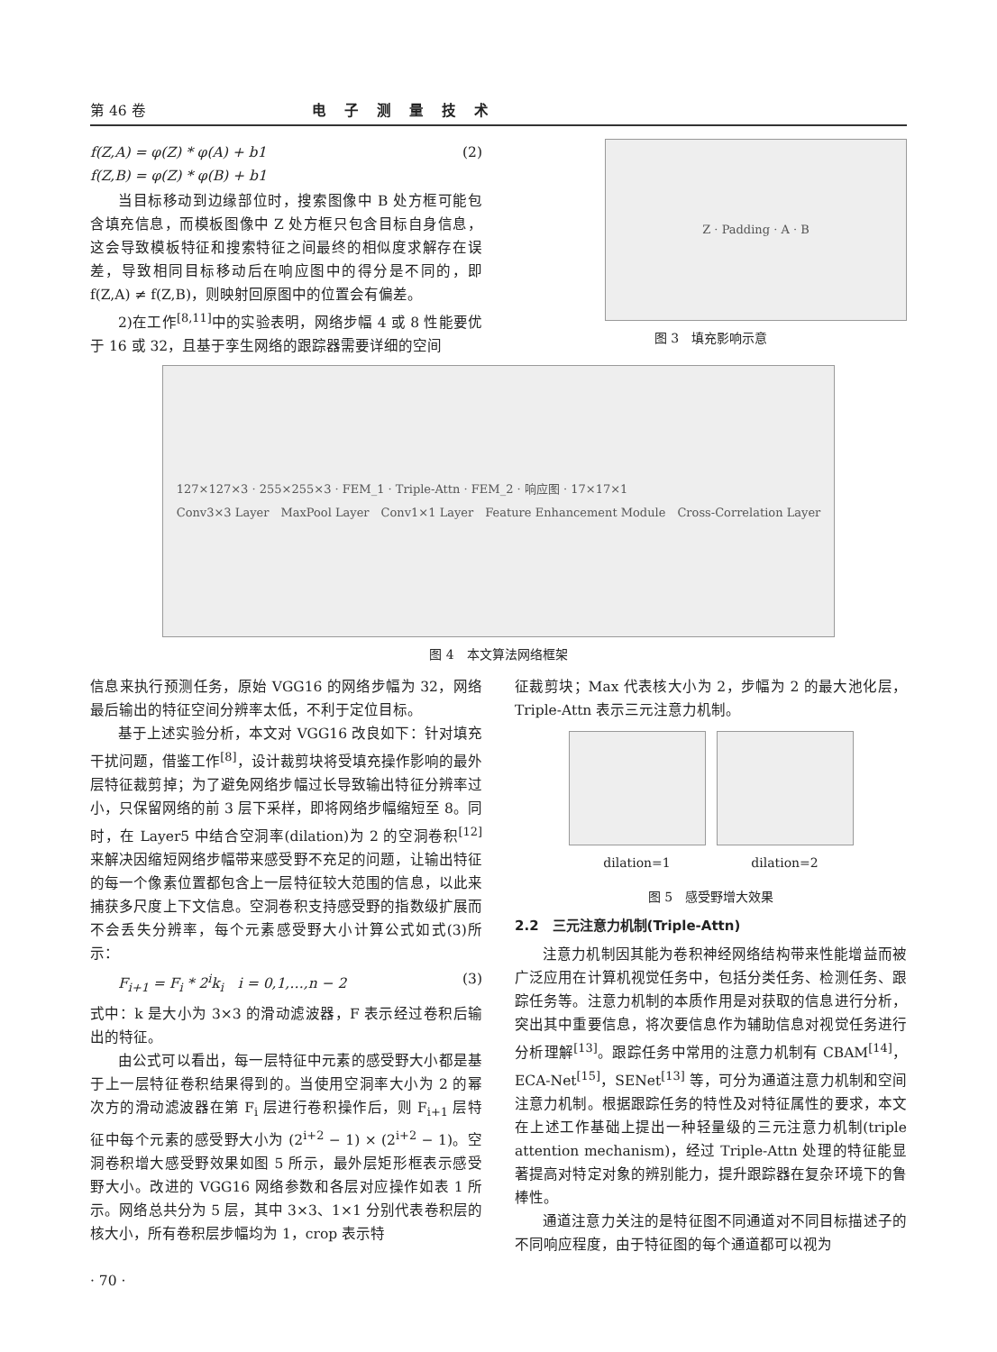第 46 卷 电子测量技术
f(Z,A) = φ(Z) * φ(A) + b1
f(Z,B) = φ(Z) * φ(B) + b1 (2)
当目标移动到边缘部位时，搜索图像中 B 处方框可能包含填充信息，而模板图像中 Z 处方框只包含目标自身信息，这会导致模板特征和搜索特征之间最终的相似度求解存在误差，导致相同目标移动后在响应图中的得分是不同的，即 f(Z,A) ≠ f(Z,B)，则映射回原图中的位置会有偏差。
2)在工作<sup>[8,11]</sup>中的实验表明，网络步幅 4 或 8 性能要优于 16 或 32，且基于孪生网络的跟踪器需要详细的空间
Z · Padding · A · B
图 3　填充影响示意
127×127×3 · 255×255×3 · FEM_1 · Triple-Attn · FEM_2 · 响应图 · 17×17×1
Conv3×3 Layer　MaxPool Layer　Conv1×1 Layer　Feature Enhancement Module　Cross-Correlation Layer
图 4　本文算法网络框架
信息来执行预测任务，原始 VGG16 的网络步幅为 32，网络最后输出的特征空间分辨率太低，不利于定位目标。
基于上述实验分析，本文对 VGG16 改良如下：针对填充干扰问题，借鉴工作<sup>[8]</sup>，设计裁剪块将受填充操作影响的最外层特征裁剪掉；为了避免网络步幅过长导致输出特征分辨率过小，只保留网络的前 3 层下采样，即将网络步幅缩短至 8。同时，在 Layer5 中结合空洞率(dilation)为 2 的空洞卷积<sup>[12]</sup>来解决因缩短网络步幅带来感受野不充足的问题，让输出特征的每一个像素位置都包含上一层特征较大范围的信息，以此来捕获多尺度上下文信息。空洞卷积支持感受野的指数级扩展而不会丢失分辨率，每个元素感受野大小计算公式如式(3)所示：
F<sub>i+1</sub> = F<sub>i</sub> * 2<sup>i</sup>k<sub>i</sub>　i = 0,1,…,n − 2 (3)
式中：k 是大小为 3×3 的滑动滤波器，F 表示经过卷积后输出的特征。
由公式可以看出，每一层特征中元素的感受野大小都是基于上一层特征卷积结果得到的。当使用空洞率大小为 2 的幂次方的滑动滤波器在第 F<sub>i</sub> 层进行卷积操作后，则 F<sub>i+1</sub> 层特征中每个元素的感受野大小为 (2<sup>i+2</sup> − 1) × (2<sup>i+2</sup> − 1)。空洞卷积增大感受野效果如图 5 所示，最外层矩形框表示感受野大小。改进的 VGG16 网络参数和各层对应操作如表 1 所示。网络总共分为 5 层，其中 3×3、1×1 分别代表卷积层的核大小，所有卷积层步幅均为 1，crop 表示特
征裁剪块；Max 代表核大小为 2，步幅为 2 的最大池化层，Triple-Attn 表示三元注意力机制。
dilation=1 dilation=2
图 5　感受野增大效果
2.2　三元注意力机制(Triple-Attn)
注意力机制因其能为卷积神经网络结构带来性能增益而被广泛应用在计算机视觉任务中，包括分类任务、检测任务、跟踪任务等。注意力机制的本质作用是对获取的信息进行分析，突出其中重要信息，将次要信息作为辅助信息对视觉任务进行分析理解<sup>[13]</sup>。跟踪任务中常用的注意力机制有 CBAM<sup>[14]</sup>，ECA-Net<sup>[15]</sup>，SENet<sup>[13]</sup> 等，可分为通道注意力机制和空间注意力机制。根据跟踪任务的特性及对特征属性的要求，本文在上述工作基础上提出一种轻量级的三元注意力机制(triple attention mechanism)，经过 Triple-Attn 处理的特征能显著提高对特定对象的辨别能力，提升跟踪器在复杂环境下的鲁棒性。
通道注意力关注的是特征图不同通道对不同目标描述子的不同响应程度，由于特征图的每个通道都可以视为
· 70 ·